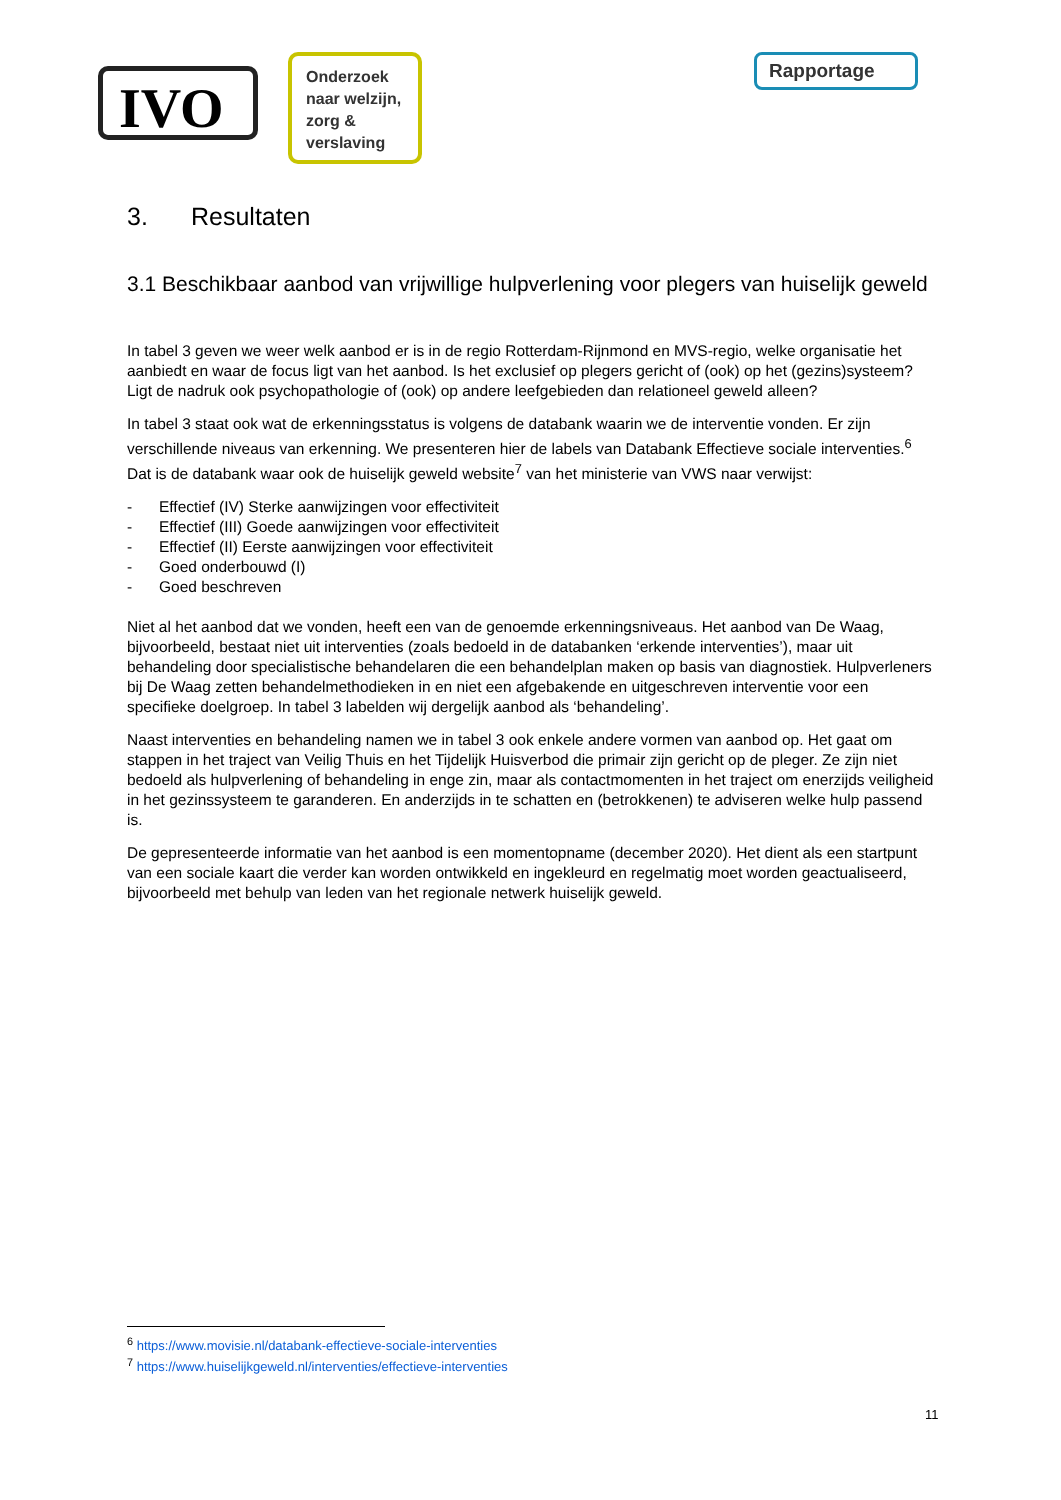IVO
Onderzoek naar welzijn, zorg & verslaving
Rapportage
3. Resultaten
3.1 Beschikbaar aanbod van vrijwillige hulpverlening voor plegers van huiselijk geweld
In tabel 3 geven we weer welk aanbod er is in de regio Rotterdam-Rijnmond en MVS-regio, welke organisatie het aanbiedt en waar de focus ligt van het aanbod. Is het exclusief op plegers gericht of (ook) op het (gezins)systeem? Ligt de nadruk ook psychopathologie of (ook) op andere leefgebieden dan relationeel geweld alleen?
In tabel 3 staat ook wat de erkenningsstatus is volgens de databank waarin we de interventie vonden. Er zijn verschillende niveaus van erkenning. We presenteren hier de labels van Databank Effectieve sociale interventies.<sup>6</sup> Dat is de databank waar ook de huiselijk geweld website<sup>7</sup> van het ministerie van VWS naar verwijst:
- Effectief (IV) Sterke aanwijzingen voor effectiviteit
- Effectief (III) Goede aanwijzingen voor effectiviteit
- Effectief (II) Eerste aanwijzingen voor effectiviteit
- Goed onderbouwd (I)
- Goed beschreven
Niet al het aanbod dat we vonden, heeft een van de genoemde erkenningsniveaus. Het aanbod van De Waag, bijvoorbeeld, bestaat niet uit interventies (zoals bedoeld in de databanken ‘erkende interventies’), maar uit behandeling door specialistische behandelaren die een behandelplan maken op basis van diagnostiek. Hulpverleners bij De Waag zetten behandelmethodieken in en niet een afgebakende en uitgeschreven interventie voor een specifieke doelgroep. In tabel 3 labelden wij dergelijk aanbod als ‘behandeling’.
Naast interventies en behandeling namen we in tabel 3 ook enkele andere vormen van aanbod op. Het gaat om stappen in het traject van Veilig Thuis en het Tijdelijk Huisverbod die primair zijn gericht op de pleger. Ze zijn niet bedoeld als hulpverlening of behandeling in enge zin, maar als contactmomenten in het traject om enerzijds veiligheid in het gezinssysteem te garanderen. En anderzijds in te schatten en (betrokkenen) te adviseren welke hulp passend is.
De gepresenteerde informatie van het aanbod is een momentopname (december 2020). Het dient als een startpunt van een sociale kaart die verder kan worden ontwikkeld en ingekleurd en regelmatig moet worden geactualiseerd, bijvoorbeeld met behulp van leden van het regionale netwerk huiselijk geweld.
<sup>6</sup> https://www.movisie.nl/databank-effectieve-sociale-interventies
<sup>7</sup> https://www.huiselijkgeweld.nl/interventies/effectieve-interventies
11